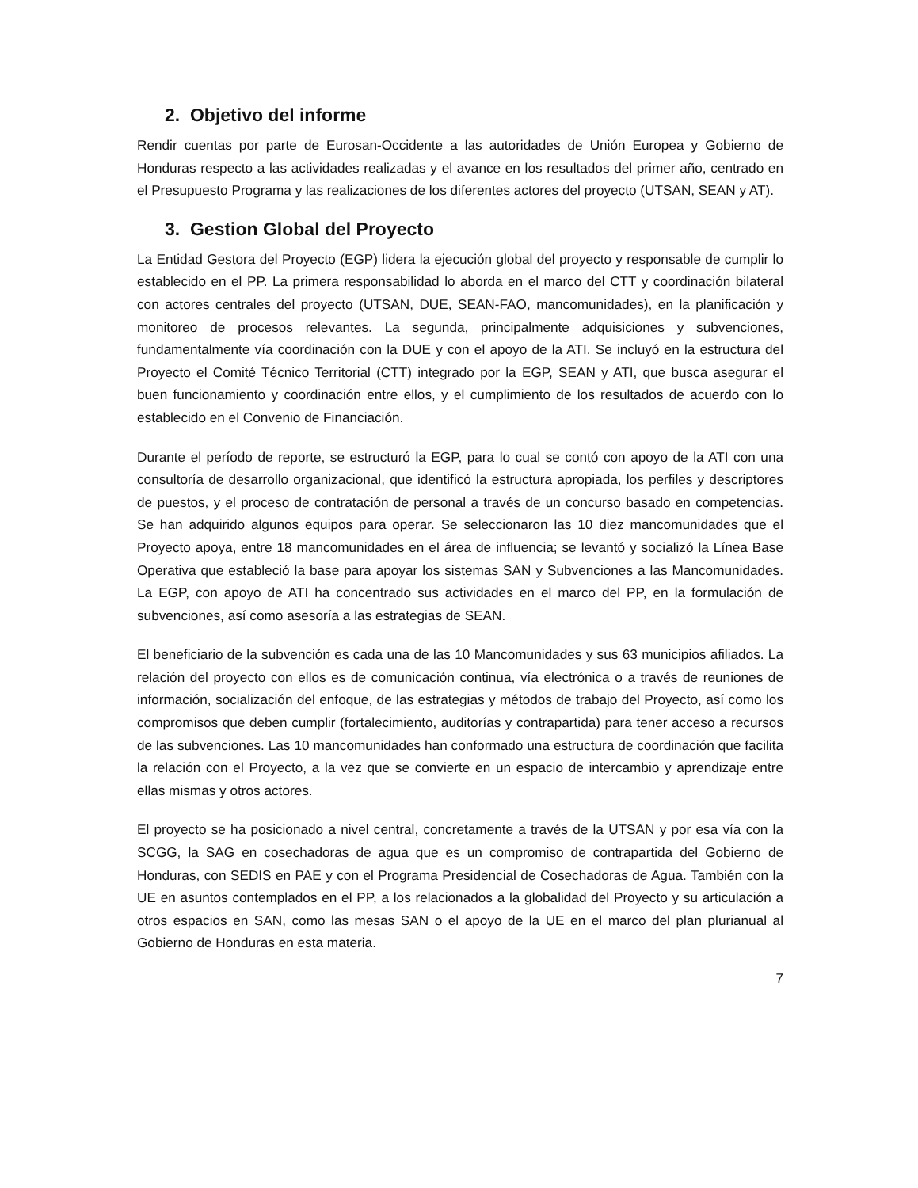2. Objetivo del informe
Rendir cuentas por parte de Eurosan-Occidente a las autoridades de Unión Europea y Gobierno de Honduras respecto a las actividades realizadas y el avance en los resultados del primer año, centrado en el Presupuesto Programa y las realizaciones de los diferentes actores del proyecto (UTSAN, SEAN y AT).
3. Gestion Global del Proyecto
La Entidad Gestora del Proyecto (EGP) lidera la ejecución global del proyecto y responsable de cumplir lo establecido en el PP. La primera responsabilidad lo aborda en el marco del CTT y coordinación bilateral con actores centrales del proyecto (UTSAN, DUE, SEAN-FAO, mancomunidades), en la planificación y monitoreo de procesos relevantes. La segunda, principalmente adquisiciones y subvenciones, fundamentalmente vía coordinación con la DUE y con el apoyo de la ATI. Se incluyó en la estructura del Proyecto el Comité Técnico Territorial (CTT) integrado por la EGP, SEAN y ATI, que busca asegurar el buen funcionamiento y coordinación entre ellos, y el cumplimiento de los resultados de acuerdo con lo establecido en el Convenio de Financiación.
Durante el período de reporte, se estructuró la EGP, para lo cual se contó con apoyo de la ATI con una consultoría de desarrollo organizacional, que identificó la estructura apropiada, los perfiles y descriptores de puestos, y el proceso de contratación de personal a través de un concurso basado en competencias. Se han adquirido algunos equipos para operar. Se seleccionaron las 10 diez mancomunidades que el Proyecto apoya, entre 18 mancomunidades en el área de influencia; se levantó y socializó la Línea Base Operativa que estableció la base para apoyar los sistemas SAN y Subvenciones a las Mancomunidades. La EGP, con apoyo de ATI ha concentrado sus actividades en el marco del PP, en la formulación de subvenciones, así como asesoría a las estrategias de SEAN.
El beneficiario de la subvención es cada una de las 10 Mancomunidades y sus 63 municipios afiliados. La relación del proyecto con ellos es de comunicación continua, vía electrónica o a través de reuniones de información, socialización del enfoque, de las estrategias y métodos de trabajo del Proyecto, así como los compromisos que deben cumplir (fortalecimiento, auditorías y contrapartida) para tener acceso a recursos de las subvenciones. Las 10 mancomunidades han conformado una estructura de coordinación que facilita la relación con el Proyecto, a la vez que se convierte en un espacio de intercambio y aprendizaje entre ellas mismas y otros actores.
El proyecto se ha posicionado a nivel central, concretamente a través de la UTSAN y por esa vía con la SCGG, la SAG en cosechadoras de agua que es un compromiso de contrapartida del Gobierno de Honduras, con SEDIS en PAE y con el Programa Presidencial de Cosechadoras de Agua. También con la UE en asuntos contemplados en el PP, a los relacionados a la globalidad del Proyecto y su articulación a otros espacios en SAN, como las mesas SAN o el apoyo de la UE en el marco del plan plurianual al Gobierno de Honduras en esta materia.
7